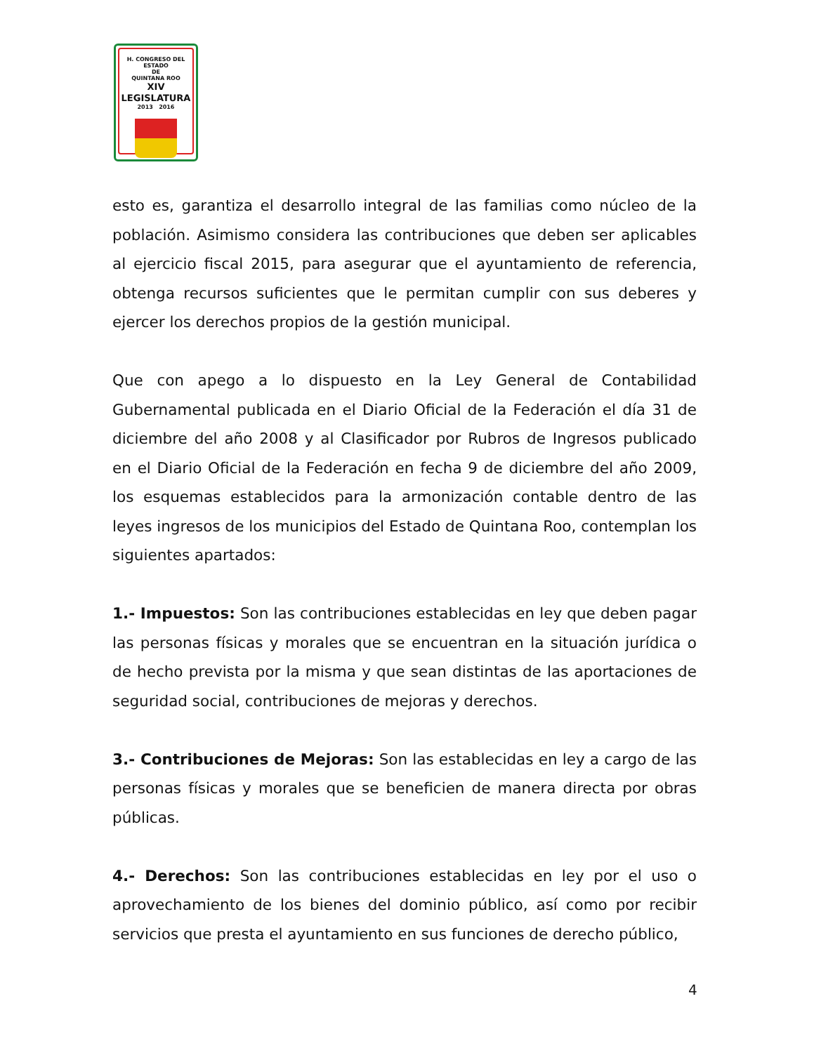H. CONGRESO DEL ESTADO
DE
QUINTANA ROO
XIV LEGISLATURA
2013 2016
esto es, garantiza el desarrollo integral de las familias como núcleo de la población. Asimismo considera las contribuciones que deben ser aplicables al ejercicio fiscal 2015, para asegurar que el ayuntamiento de referencia, obtenga recursos suficientes que le permitan cumplir con sus deberes y ejercer los derechos propios de la gestión municipal.
Que con apego a lo dispuesto en la Ley General de Contabilidad Gubernamental publicada en el Diario Oficial de la Federación el día 31 de diciembre del año 2008 y al Clasificador por Rubros de Ingresos publicado en el Diario Oficial de la Federación en fecha 9 de diciembre del año 2009, los esquemas establecidos para la armonización contable dentro de las leyes ingresos de los municipios del Estado de Quintana Roo, contemplan los siguientes apartados:
1.- Impuestos: Son las contribuciones establecidas en ley que deben pagar las personas físicas y morales que se encuentran en la situación jurídica o de hecho prevista por la misma y que sean distintas de las aportaciones de seguridad social, contribuciones de mejoras y derechos.
3.- Contribuciones de Mejoras: Son las establecidas en ley a cargo de las personas físicas y morales que se beneficien de manera directa por obras públicas.
4.- Derechos: Son las contribuciones establecidas en ley por el uso o aprovechamiento de los bienes del dominio público, así como por recibir servicios que presta el ayuntamiento en sus funciones de derecho público,
4